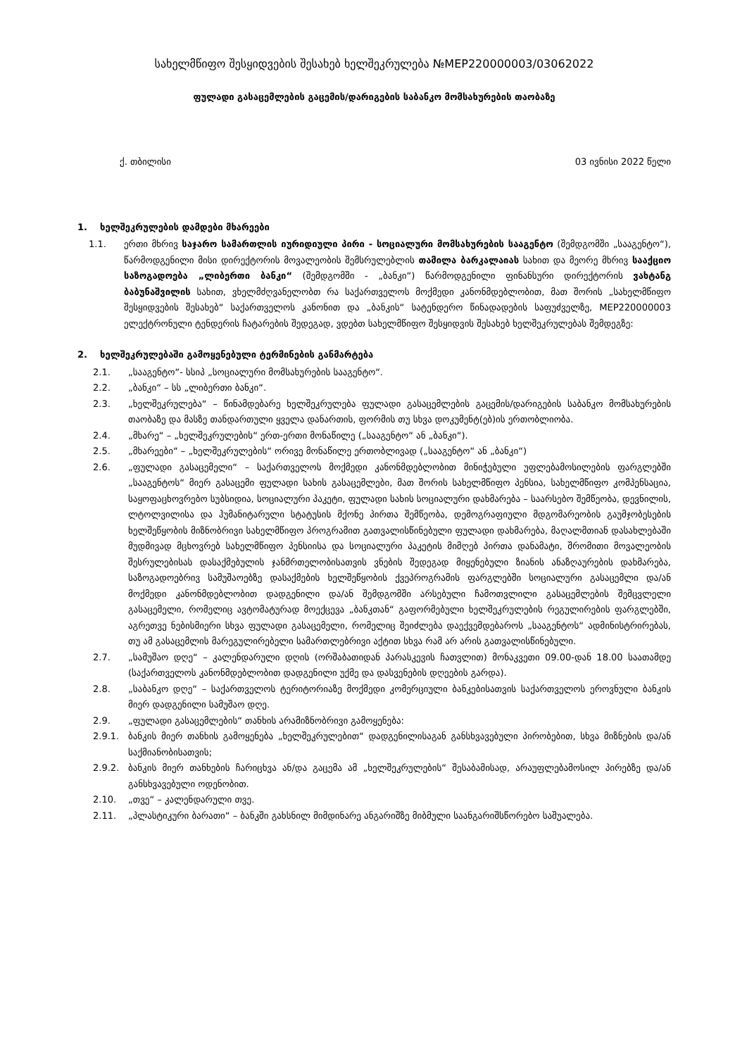სახელმწიფო შესყიდვების შესახებ ხელშეკრულება №MEP220000003/03062022
ფულადი გასაცემლების გაცემის/დარიგების საბანკო მომსახურების თაობაზე
ქ. თბილისი 03 ივნისი 2022 წელი
1. ხელშეკრულების დამდები მხარეები
1.1. ერთი მხრივ საჯარო სამართლის იურიდიული პირი - სოციალური მომსახურების სააგენტო (შემდგომში „სააგენტო“), წარმოდგენილი მისი დირექტორის მოვალეობის შემსრულებლის თამილა ბარკალაიას სახით და მეორე მხრივ სააქციო საზოგადოება „ლიბერთი ბანკი“ (შემდგომში - „ბანკი“) წარმოდგენილი ფინანსური დირექტორის ვახტანგ ბაბუნაშვილის სახით, ვხელმძღვანელობთ რა საქართველოს მოქმედი კანონმდებლობით, მათ შორის „სახელმწიფო შესყიდვების შესახებ“ საქართველოს კანონით და „ბანკის“ სატენდერო წინადადების საფუძველზე, MEP220000003 ელექტრონული ტენდერის ჩატარების შედეგად, ვდებთ სახელმწიფო შესყიდვის შესახებ ხელშეკრულებას შემდეგზე:
2. ხელშეკრულებაში გამოყენებული ტერმინების განმარტება
2.1. „სააგენტო“- სსიპ „სოციალური მომსახურების სააგენტო“.
2.2. „ბანკი“ – სს „ლიბერთი ბანკი“.
2.3. „ხელშეკრულება“ – წინამდებარე ხელშეკრულება ფულადი გასაცემლების გაცემის/დარიგების საბანკო მომსახურების თაობაზე და მასზე თანდართული ყველა დანართის, ფორმის თუ სხვა დოკუმენტ(ებ)ის ერთობლიობა.
2.4. „მხარე“ – „ხელშეკრულების“ ერთ-ერთი მონაწილე („სააგენტო“ ან „ბანკი“).
2.5. „მხარეები“ – „ხელშეკრულების“ ორივე მონაწილე ერთობლივად („სააგენტო“ ან „ბანკი“)
2.6. „ფულადი გასაცემელი“ – საქართველოს მოქმედი კანონმდებლობით მინიჭებული უფლებამოსილების ფარგლებში „სააგენტოს“ მიერ გასაცემი ფულადი სახის გასაცემლები, მათ შორის სახელმწიფო პენსია, სახელმწიფო კომპენსაცია, საყოფაცხოვრებო სუბსიდია, სოციალური პაკეტი, ფულადი სახის სოციალური დახმარება – საარსებო შემწეობა, დევნილის, ლტოლვილისა და ჰუმანიტარული სტატუსის მქონე პირთა შემწეობა, დემოგრაფიული მდგომარეობის გაუმჯობესების ხელშეწყობის მიზნობრივი სახელმწიფო პროგრამით გათვალისწინებული ფულადი დახმარება, მაღალმთიან დასახლებაში მუდმივად მცხოვრებ სახელმწიფო პენსიისა და სოციალური პაკეტის მიმღებ პირთა დანამატი, შრომითი მოვალეობის შესრულებისას დასაქმებულის ჯანმრთელობისათვის ვნების შედეგად მიყენებული ზიანის ანაზღაურების დახმარება, საზოგადოებრივ სამუშაოებზე დასაქმების ხელშეწყობის ქვეპროგრამის ფარგლებში სოციალური გასაცემლი და/ან მოქმედი კანონმდებლობით დადგენილი და/ან შემდგომში არსებული ჩამოთვლილი გასაცემლების შემცვლელი გასაცემელი, რომელიც ავტომატურად მოექცევა „ბანკთან“ გაფორმებული ხელშეკრულების რეგულირების ფარგლებში, აგრეთვე ნებისმიერი სხვა ფულადი გასაცემელი, რომელიც შეიძლება დაექვემდებაროს „სააგენტოს“ ადმინისტრირებას, თუ ამ გასაცემლის მარეგულირებელი სამართლებრივი აქტით სხვა რამ არ არის გათვალისწინებული.
2.7. „სამუშაო დღე“ – კალენდარული დღის (ორშაბათიდან პარასკევის ჩათვლით) მონაკვეთი 09.00-დან 18.00 საათამდე (საქართველოს კანონმდებლობით დადგენილი უქმე და დასვენების დღეების გარდა).
2.8. „საბანკო დღე“ – საქართველოს ტერიტორიაზე მოქმედი კომერციული ბანკებისათვის საქართველოს ეროვნული ბანკის მიერ დადგენილი სამუშაო დღე.
2.9. „ფულადი გასაცემლების“ თანხის არამიზნობრივი გამოყენება:
2.9.1. ბანკის მიერ თანხის გამოყენება „ხელშეკრულებით“ დადგენილისაგან განსხვავებული პირობებით, სხვა მიზნების და/ან საქმიანობისათვის;
2.9.2. ბანკის მიერ თანხების ჩარიცხვა ან/და გაცემა ამ „ხელშეკრულების“ შესაბამისად, არაუფლებამოსილ პირებზე და/ან განსხვავებული ოდენობით.
2.10. „თვე“ – კალენდარული თვე.
2.11. „პლასტიკური ბარათი“ – ბანკში გახსნილ მიმდინარე ანგარიშზე მიბმული საანგარიშსწორებო საშუალება.